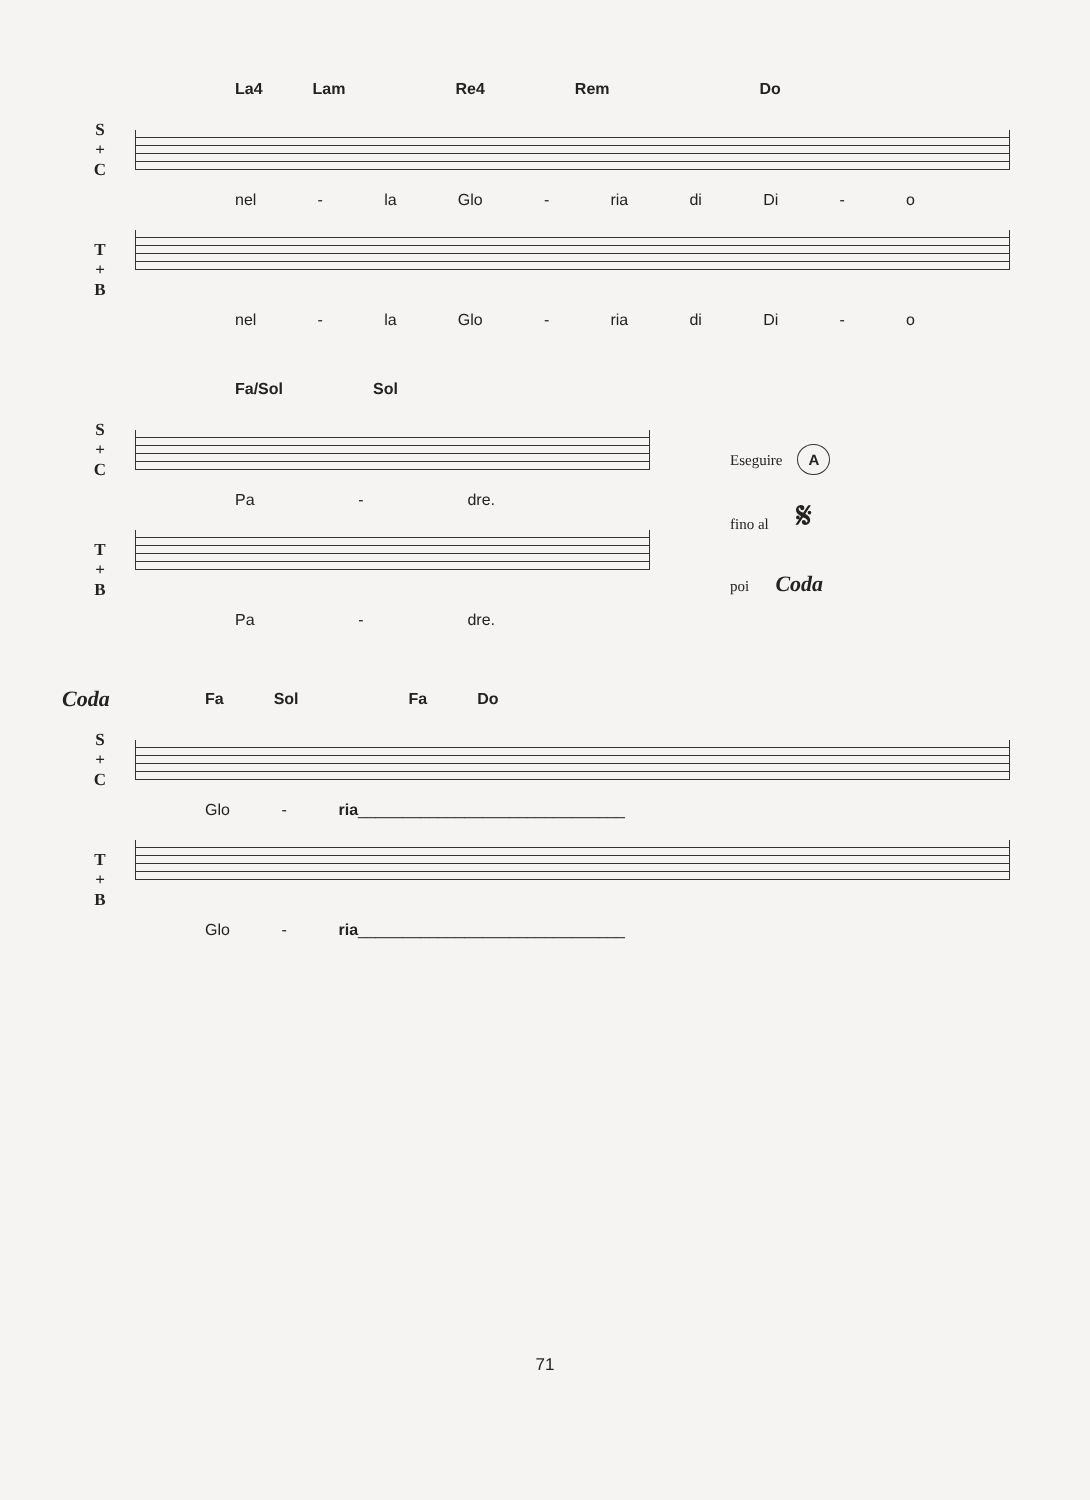La4 Lam Re4 Rem Do
S
+
C
nel - la Glo - ria di Di - o
T
+
B
nel - la Glo - ria di Di - o
Fa/Sol Sol
S
+
C
Pa - dre.
T
+
B
Pa - dre.
Eseguire A
fino al 𝄋
poi Coda
Coda
Fa Sol Fa Do
S
+
C
Glo - ria______________________________
T
+
B
Glo - ria______________________________
71